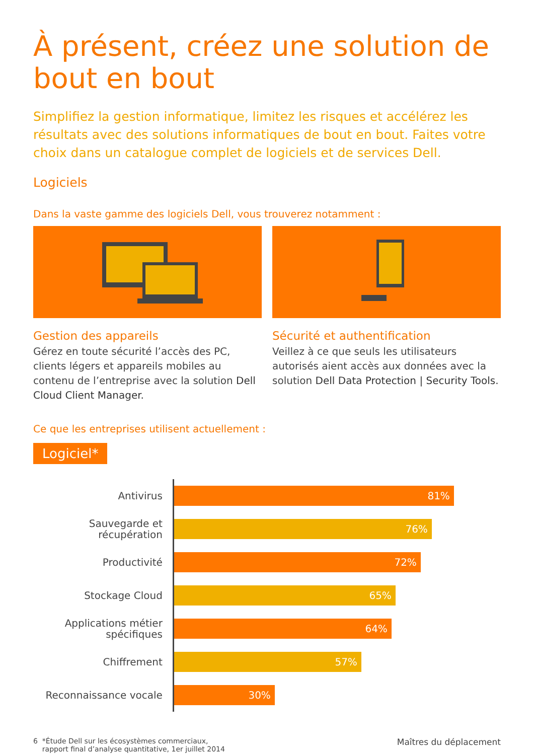À présent, créez une solution de bout en bout
Simplifiez la gestion informatique, limitez les risques et accélérez les résultats avec des solutions informatiques de bout en bout. Faites votre choix dans un catalogue complet de logiciels et de services Dell.
Logiciels
Dans la vaste gamme des logiciels Dell, vous trouverez notamment :
Gestion des appareils
Gérez en toute sécurité l’accès des PC, clients légers et appareils mobiles au contenu de l’entreprise avec la solution Dell Cloud Client Manager.
Sécurité et authentification
Veillez à ce que seuls les utilisateurs autorisés aient accès aux données avec la solution Dell Data Protection | Security Tools.
Ce que les entreprises utilisent actuellement :
Logiciel*
Antivirus
81%
Sauvegarde et récupération
76%
Productivité
72%
Stockage Cloud
65%
Applications métier spécifiques
64%
Chiffrement
57%
Reconnaissance vocale
30%
6 *Étude Dell sur les écosystèmes commerciaux,
rapport final d’analyse quantitative, 1er juillet 2014
Maîtres du déplacement